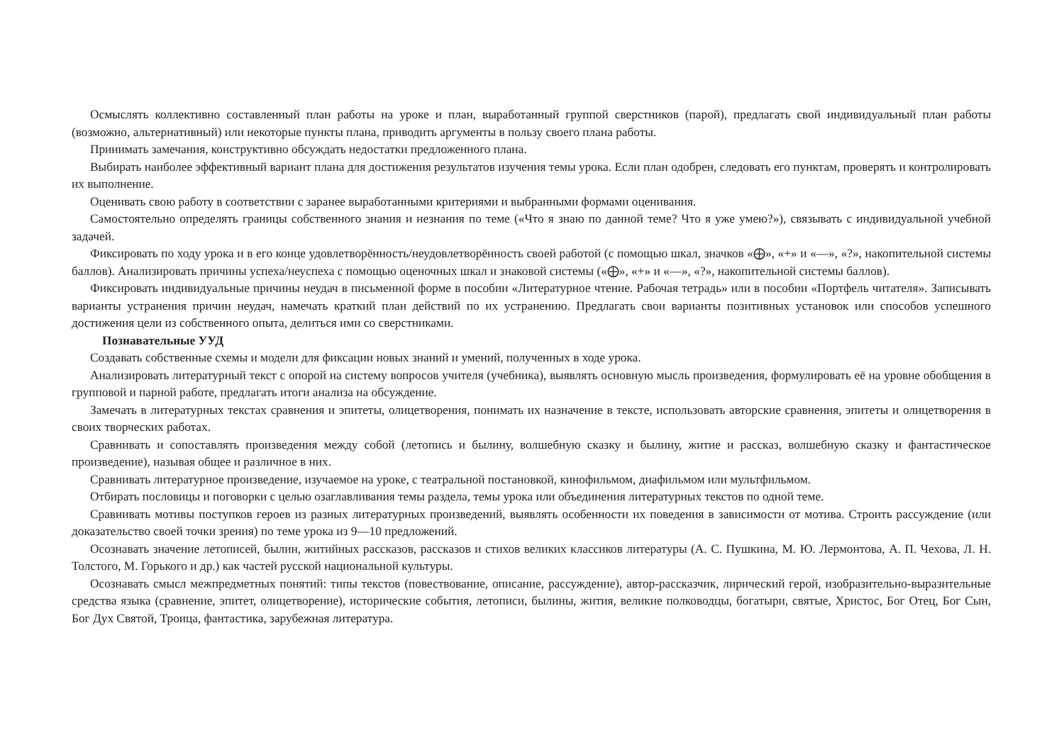Осмыслять коллективно составленный план работы на уроке и план, выработанный группой сверстников (парой), предлагать свой индивидуальный план работы (возможно, альтернативный) или некоторые пункты плана, приводить аргументы в пользу своего плана работы.
Принимать замечания, конструктивно обсуждать недостатки предложенного плана.
Выбирать наиболее эффективный вариант плана для достижения результатов изучения темы урока. Если план одобрен, следовать его пунктам, проверять и контролировать их выполнение.
Оценивать свою работу в соответствии с заранее выработанными критериями и выбранными формами оценивания.
Самостоятельно определять границы собственного знания и незнания по теме («Что я знаю по данной теме? Что я уже умею?»), связывать с индивидуальной учебной задачей.
Фиксировать по ходу урока и в его конце удовлетворённость/неудовлетворённость своей работой (с помощью шкал, значков «⨁», «+» и «—», «?», накопительной системы баллов). Анализировать причины успеха/неуспеха с помощью оценочных шкал и знаковой системы («⨁», «+» и «—», «?», накопительной системы баллов).
Фиксировать индивидуальные причины неудач в письменной форме в пособии «Литературное чтение. Рабочая тетрадь» или в пособии «Портфель читателя». Записывать варианты устранения причин неудач, намечать краткий план действий по их устранению. Предлагать свои варианты позитивных установок или способов успешного достижения цели из собственного опыта, делиться ими со сверстниками.
Познавательные УУД
Создавать собственные схемы и модели для фиксации новых знаний и умений, полученных в ходе урока.
Анализировать литературный текст с опорой на систему вопросов учителя (учебника), выявлять основную мысль произведения, формулировать её на уровне обобщения в групповой и парной работе, предлагать итоги анализа на обсуждение.
Замечать в литературных текстах сравнения и эпитеты, олицетворения, понимать их назначение в тексте, использовать авторские сравнения, эпитеты и олицетворения в своих творческих работах.
Сравнивать и сопоставлять произведения между собой (летопись и былину, волшебную сказку и былину, житие и рассказ, волшебную сказку и фантастическое произведение), называя общее и различное в них.
Сравнивать литературное произведение, изучаемое на уроке, с театральной постановкой, кинофильмом, диафильмом или мультфильмом.
Отбирать пословицы и поговорки с целью озаглавливания темы раздела, темы урока или объединения литературных текстов по одной теме.
Сравнивать мотивы поступков героев из разных литературных произведений, выявлять особенности их поведения в зависимости от мотива. Строить рассуждение (или доказательство своей точки зрения) по теме урока из 9—10 предложений.
Осознавать значение летописей, былин, житийных рассказов, рассказов и стихов великих классиков литературы (А. С. Пушкина, М. Ю. Лермонтова, А. П. Чехова, Л. Н. Толстого, М. Горького и др.) как частей русской национальной культуры.
Осознавать смысл межпредметных понятий: типы текстов (повествование, описание, рассуждение), автор-рассказчик, лирический герой, изобразительно-выразительные средства языка (сравнение, эпитет, олицетворение), исторические события, летописи, былины, жития, великие полководцы, богатыри, святые, Христос, Бог Отец, Бог Сын, Бог Дух Святой, Троица, фантастика, зарубежная литература.